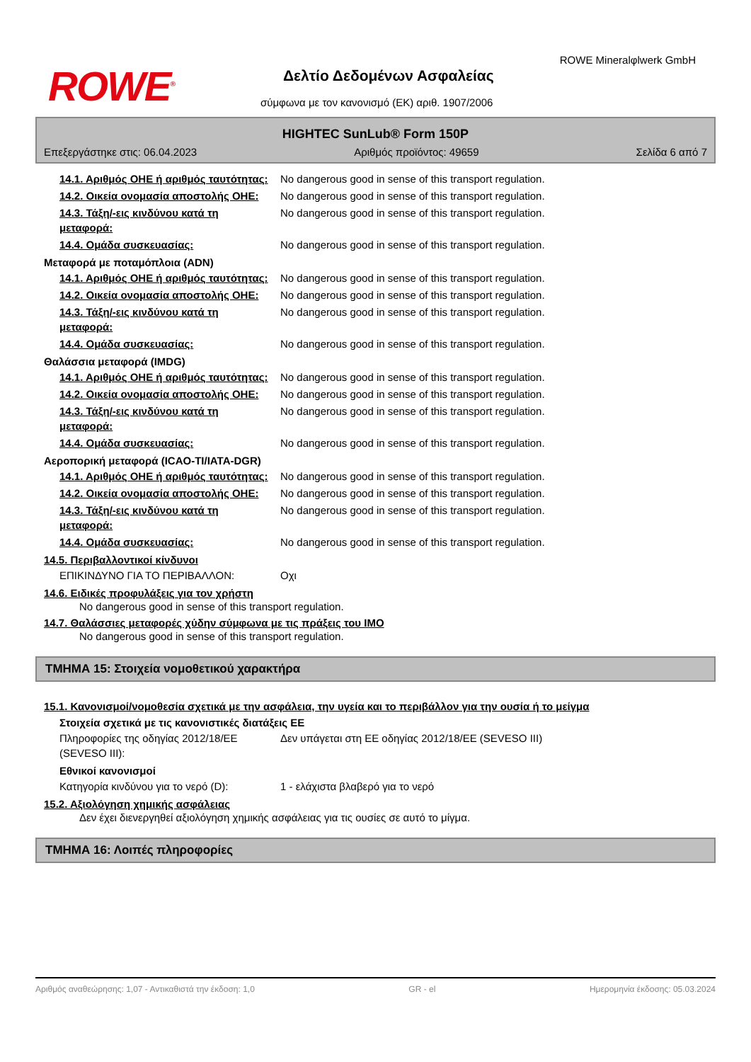ROWE<sup>®</sup>
ROWE Mineralφlwerk GmbH
Δελτίο Δεδομένων Ασφαλείας
σύμφωνα με τον κανονισμό (ΕΚ) αριθ. 1907/2006
HIGHTEC SunLub® Form 150P
Επεξεργάστηκε στις: 06.04.2023 Αριθμός προϊόντος: 49659 Σελίδα 6 από 7
14.1. Αριθμός ΟΗΕ ή αριθμός ταυτότητας:
No dangerous good in sense of this transport regulation.
14.2. Οικεία ονομασία αποστολής ΟΗΕ:
No dangerous good in sense of this transport regulation.
14.3. Τάξη/-εις κινδύνου κατά τη μεταφορά:
No dangerous good in sense of this transport regulation.
14.4. Ομάδα συσκευασίας: No dangerous good in sense of this transport regulation.
Μεταφορά με ποταμόπλοια (ADN)
14.1. Αριθμός ΟΗΕ ή αριθμός ταυτότητας:
No dangerous good in sense of this transport regulation.
14.2. Οικεία ονομασία αποστολής ΟΗΕ:
No dangerous good in sense of this transport regulation.
14.3. Τάξη/-εις κινδύνου κατά τη μεταφορά:
No dangerous good in sense of this transport regulation.
14.4. Ομάδα συσκευασίας: No dangerous good in sense of this transport regulation.
Θαλάσσια μεταφορά (IMDG)
14.1. Αριθμός ΟΗΕ ή αριθμός ταυτότητας:
No dangerous good in sense of this transport regulation.
14.2. Οικεία ονομασία αποστολής ΟΗΕ:
No dangerous good in sense of this transport regulation.
14.3. Τάξη/-εις κινδύνου κατά τη μεταφορά:
No dangerous good in sense of this transport regulation.
14.4. Ομάδα συσκευασίας: No dangerous good in sense of this transport regulation.
Αεροπορική μεταφορά (ICAO-TI/IATA-DGR)
14.1. Αριθμός ΟΗΕ ή αριθμός ταυτότητας:
No dangerous good in sense of this transport regulation.
14.2. Οικεία ονομασία αποστολής ΟΗΕ:
No dangerous good in sense of this transport regulation.
14.3. Τάξη/-εις κινδύνου κατά τη μεταφορά:
No dangerous good in sense of this transport regulation.
14.4. Ομάδα συσκευασίας: No dangerous good in sense of this transport regulation.
14.5. Περιβαλλοντικοί κίνδυνοι
ΕΠΙΚΙΝΔΥΝΟ ΓΙΑ ΤΟ ΠΕΡΙΒΑΛΛΟΝ: Οχι
14.6. Ειδικές προφυλάξεις για τον χρήστη
No dangerous good in sense of this transport regulation.
14.7. Θαλάσσιες μεταφορές χύδην σύμφωνα με τις πράξεις του IMO
No dangerous good in sense of this transport regulation.
ΤΜΗΜΑ 15: Στοιχεία νομοθετικού χαρακτήρα
15.1. Κανονισμοί/νομοθεσία σχετικά με την ασφάλεια, την υγεία και το περιβάλλον για την ουσία ή το μείγμα
Στοιχεία σχετικά με τις κανονιστικές διατάξεις ΕΕ
Πληροφορίες της οδηγίας 2012/18/ΕΕ (SEVESO III):
Δεν υπάγεται στη ΕΕ οδηγίας 2012/18/ΕΕ (SEVESO III)
Εθνικοί κανονισμοί
Κατηγορία κινδύνου για το νερό (D):
1 - ελάχιστα βλαβερό για το νερό
15.2. Αξιολόγηση χημικής ασφάλειας
Δεν έχει διενεργηθεί αξιολόγηση χημικής ασφάλειας για τις ουσίες σε αυτό το μίγμα.
ΤΜΗΜΑ 16: Λοιπές πληροφορίες
Αριθμός αναθεώρησης: 1,07 - Αντικαθιστά την έκδοση: 1,0 GR - el Ημερομηνία έκδοσης: 05.03.2024